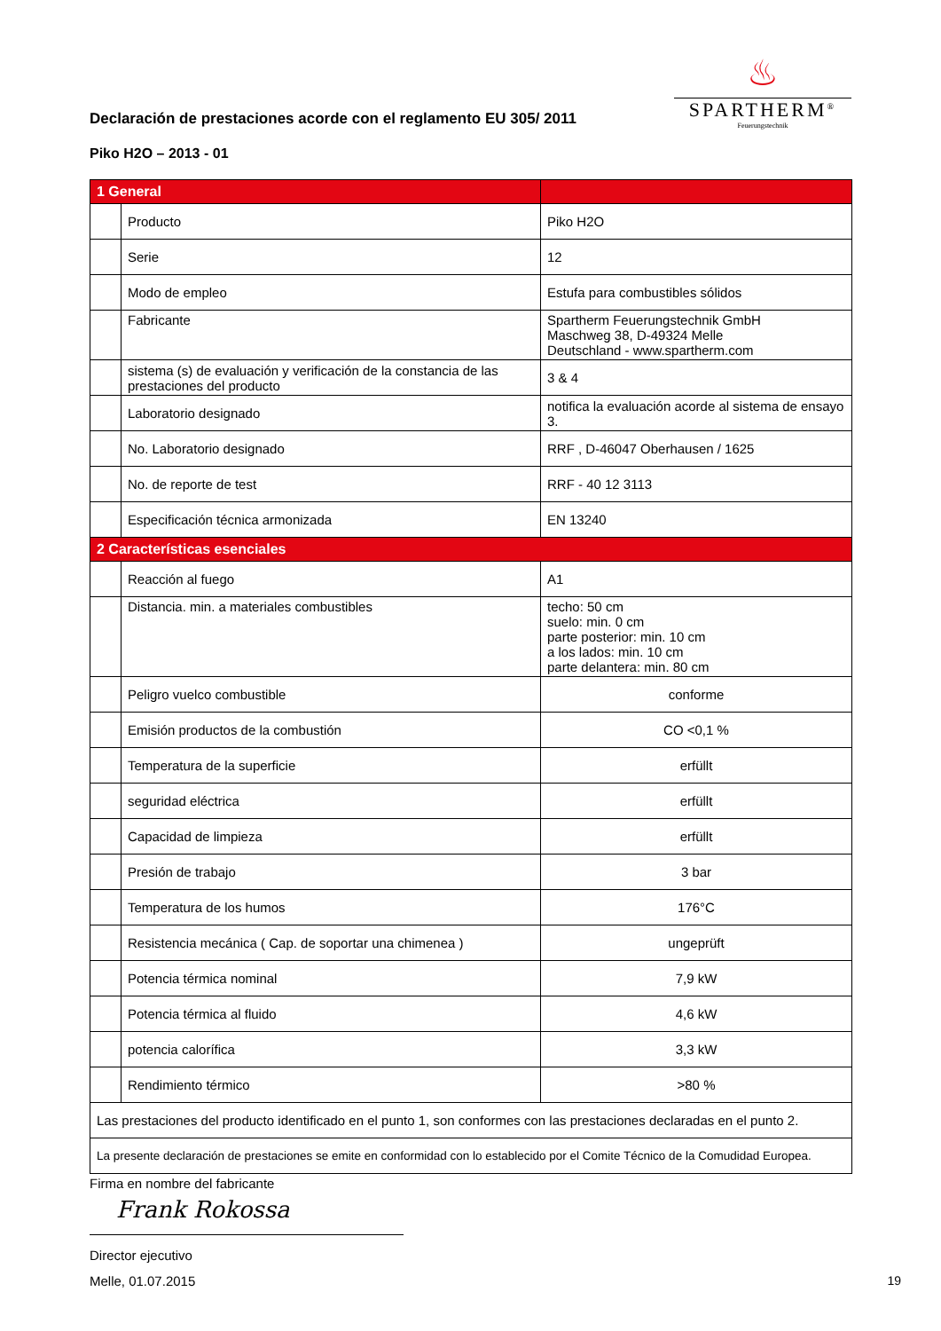♨
SPARTHERM<sup>®</sup>
Feuerungstechnik
Declaración de prestaciones acorde con el reglamento EU 305/ 2011
Piko H2O – 2013 - 01
| 1 General | | |
| | Producto | Piko H2O |
| | Serie | 12 |
| | Modo de empleo | Estufa para combustibles sólidos |
| | Fabricante | Spartherm Feuerungstechnik GmbH Maschweg 38, D-49324 Melle Deutschland - www.spartherm.com |
| | sistema (s) de evaluación y verificación de la constancia de las prestaciones del producto | 3 & 4 |
| | Laboratorio designado | notifica la evaluación acorde al sistema de ensayo 3. |
| | No. Laboratorio designado | RRF , D-46047 Oberhausen / 1625 |
| | No. de reporte de test | RRF - 40 12 3113 |
| | Especificación técnica armonizada | EN 13240 |
| 2 Características esenciales | | |
| | Reacción al fuego | A1 |
| | Distancia. min. a materiales combustibles | techo: 50 cm suelo: min. 0 cm parte posterior: min. 10 cm a los lados: min. 10 cm parte delantera: min. 80 cm |
| | Peligro vuelco combustible | conforme |
| | Emisión productos de la combustión | CO <0,1 % |
| | Temperatura de la superficie | erfüllt |
| | seguridad eléctrica | erfüllt |
| | Capacidad de limpieza | erfüllt |
| | Presión de trabajo | 3 bar |
| | Temperatura de los humos | 176°C |
| | Resistencia mecánica ( Cap. de soportar una chimenea ) | ungeprüft |
| | Potencia térmica nominal | 7,9 kW |
| | Potencia térmica al fluido | 4,6 kW |
| | potencia calorífica | 3,3 kW |
| | Rendimiento térmico | >80 % |
| Las prestaciones del producto identificado en el punto 1, son conformes con las prestaciones declaradas en el punto 2. | | |
| La presente declaración de prestaciones se emite en conformidad con lo establecido por el Comite Técnico de la Comudidad Europea. | | |
Firma en nombre del fabricante
Frank Rokossa
Director ejecutivo
Melle, 01.07.2015 19